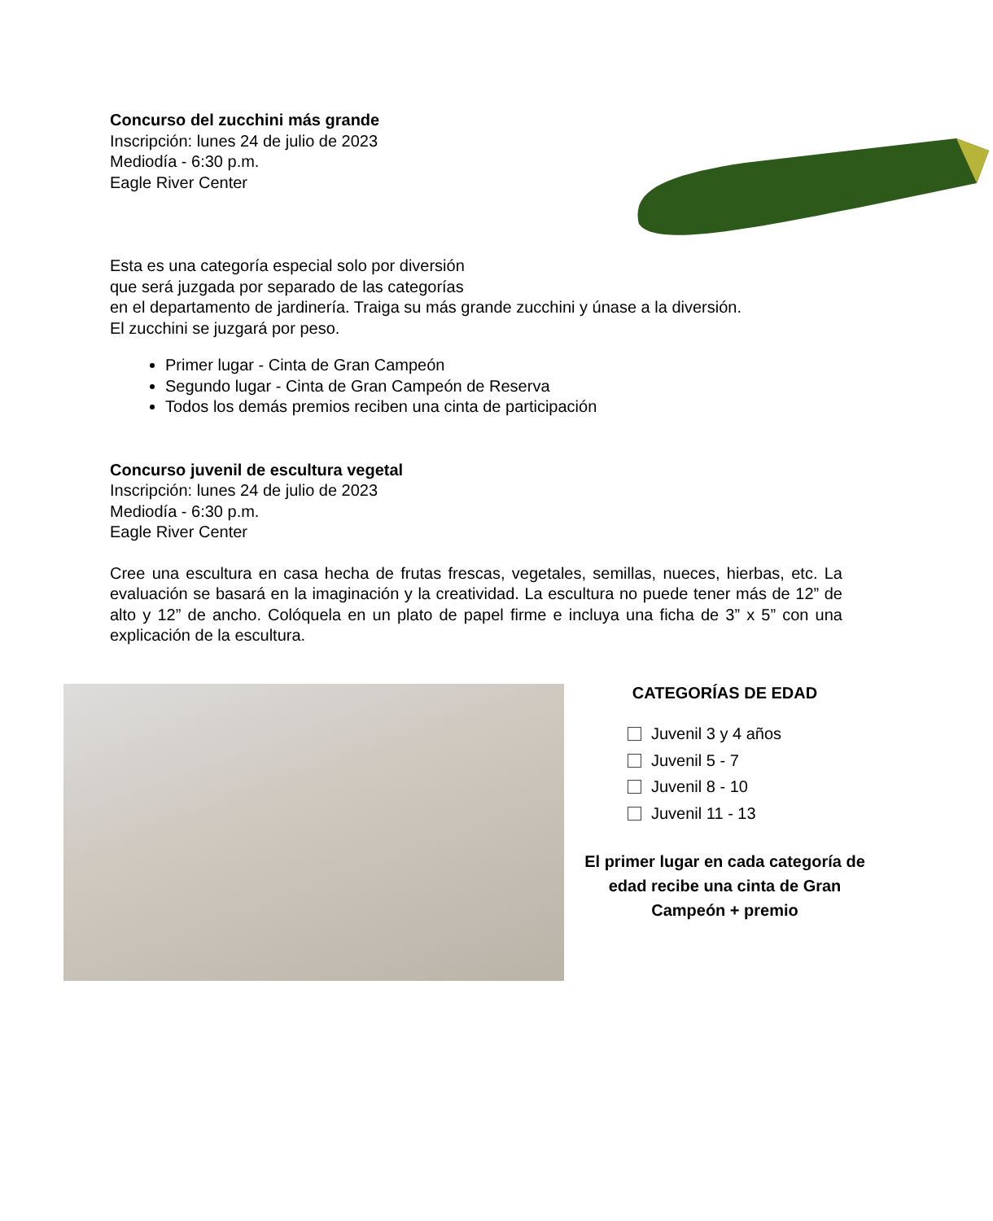Concurso del zucchini más grande
Inscripción: lunes 24 de julio de 2023
Mediodía - 6:30 p.m.
Eagle River Center
Esta es una categoría especial solo por diversión
que será juzgada por separado de las categorías
en el departamento de jardinería. Traiga su más grande zucchini y únase a la diversión.
El zucchini se juzgará por peso.
Primer lugar - Cinta de Gran Campeón
Segundo lugar - Cinta de Gran Campeón de Reserva
Todos los demás premios reciben una cinta de participación
Concurso juvenil de escultura vegetal
Inscripción: lunes 24 de julio de 2023
Mediodía - 6:30 p.m.
Eagle River Center
Cree una escultura en casa hecha de frutas frescas, vegetales, semillas, nueces, hierbas, etc. La evaluación se basará en la imaginación y la creatividad. La escultura no puede tener más de 12” de alto y 12” de ancho. Colóquela en un plato de papel firme e incluya una ficha de 3” x 5” con una explicación de la escultura.
CATEGORÍAS DE EDAD
Juvenil 3 y 4 años
Juvenil 5 - 7
Juvenil 8 - 10
Juvenil 11 - 13
El primer lugar en cada categoría de edad recibe una cinta de Gran Campeón + premio